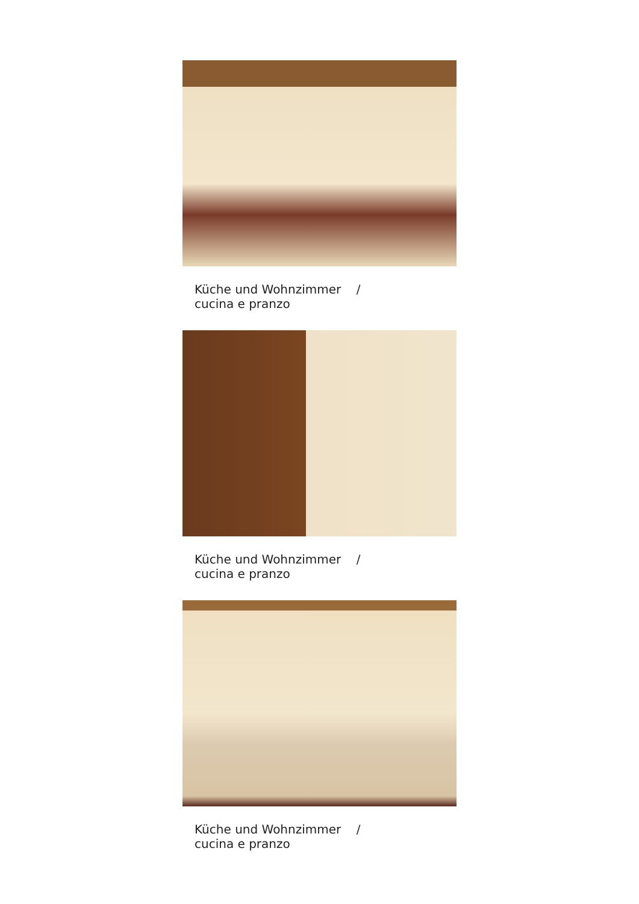Küche und Wohnzimmer / cucina e pranzo
Küche und Wohnzimmer / cucina e pranzo
Küche und Wohnzimmer / cucina e pranzo